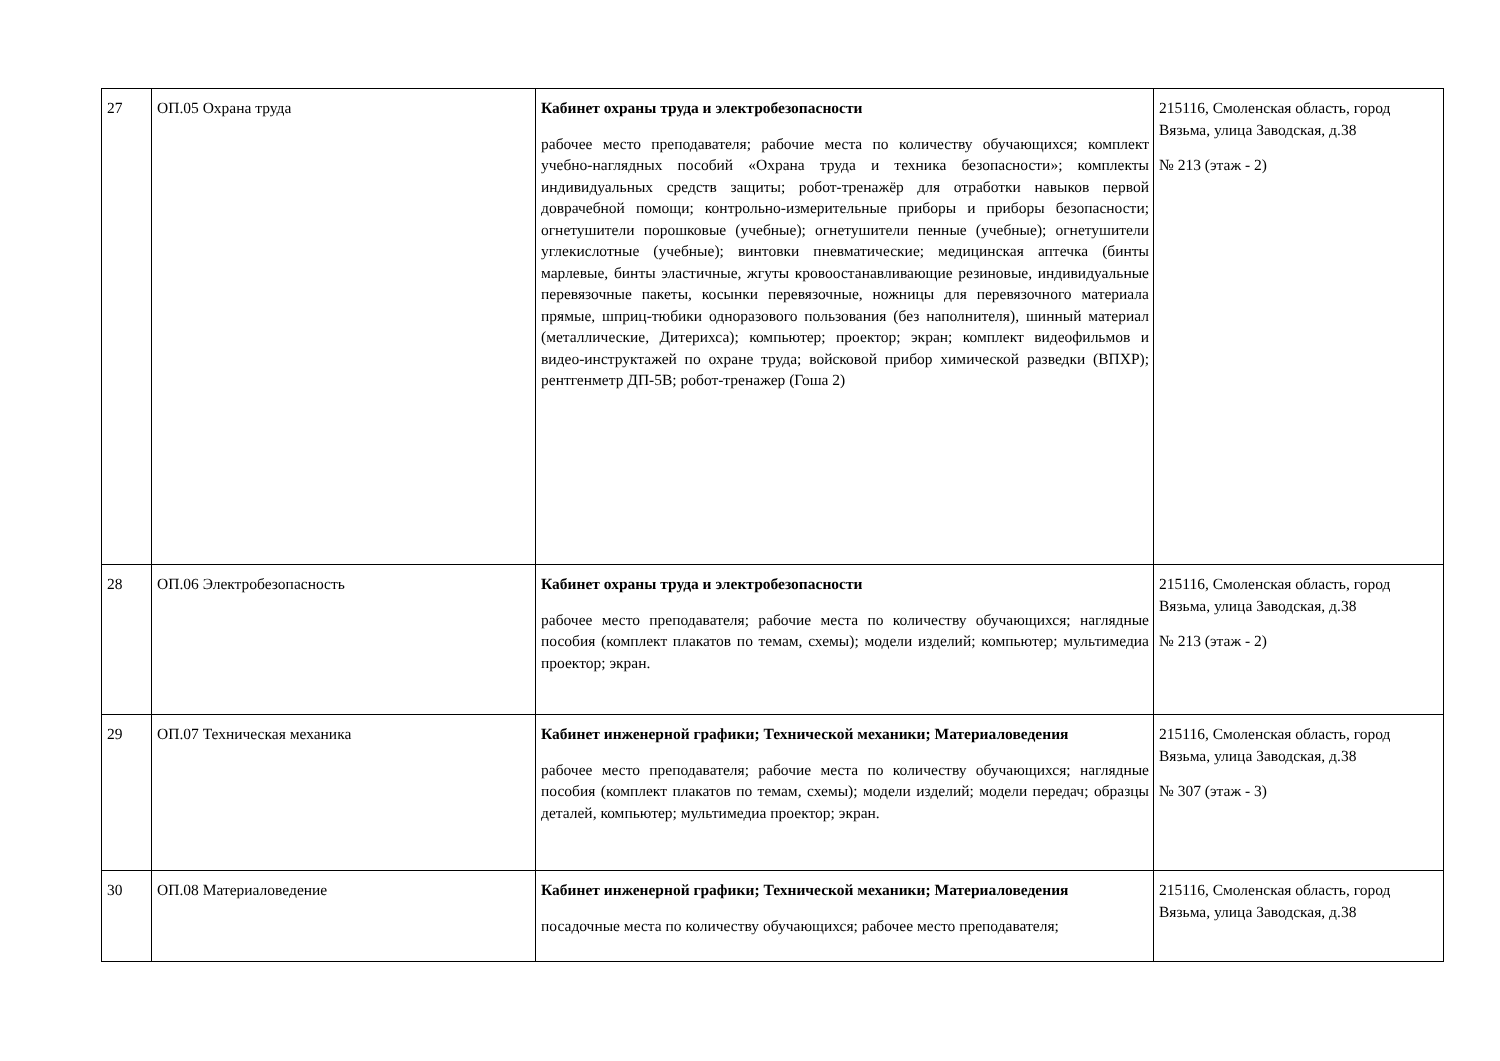| 27 | ОП.05 Охрана труда | Кабинет охраны труда и электробезопасности рабочее место преподавателя; рабочие места по количеству обучающихся; комплект учебно-наглядных пособий «Охрана труда и техника безопасности»; комплекты индивидуальных средств защиты; робот-тренажёр для отработки навыков первой доврачебной помощи; контрольно-измерительные приборы и приборы безопасности; огнетушители порошковые (учебные); огнетушители пенные (учебные); огнетушители углекислотные (учебные); винтовки пневматические; медицинская аптечка (бинты марлевые, бинты эластичные, жгуты кровоостанавливающие резиновые, индивидуальные перевязочные пакеты, косынки перевязочные, ножницы для перевязочного материала прямые, шприц-тюбики одноразового пользования (без наполнителя), шинный материал (металлические, Дитерихса); компьютер; проектор; экран; комплект видеофильмов и видео-инструктажей по охране труда; войсковой прибор химической разведки (ВПХР); рентгенметр ДП-5В; робот-тренажер (Гоша 2) | 215116, Смоленская область, город Вязьма, улица Заводская, д.38 № 213 (этаж - 2) |
| 28 | ОП.06 Электробезопасность | Кабинет охраны труда и электробезопасности рабочее место преподавателя; рабочие места по количеству обучающихся; наглядные пособия (комплект плакатов по темам, схемы); модели изделий; компьютер; мультимедиа проектор; экран. | 215116, Смоленская область, город Вязьма, улица Заводская, д.38 № 213 (этаж - 2) |
| 29 | ОП.07 Техническая механика | Кабинет инженерной графики; Технической механики; Материаловедения рабочее место преподавателя; рабочие места по количеству обучающихся; наглядные пособия (комплект плакатов по темам, схемы); модели изделий; модели передач; образцы деталей, компьютер; мультимедиа проектор; экран. | 215116, Смоленская область, город Вязьма, улица Заводская, д.38 № 307 (этаж - 3) |
| 30 | ОП.08 Материаловедение | Кабинет инженерной графики; Технической механики; Материаловедения посадочные места по количеству обучающихся; рабочее место преподавателя; | 215116, Смоленская область, город Вязьма, улица Заводская, д.38 |